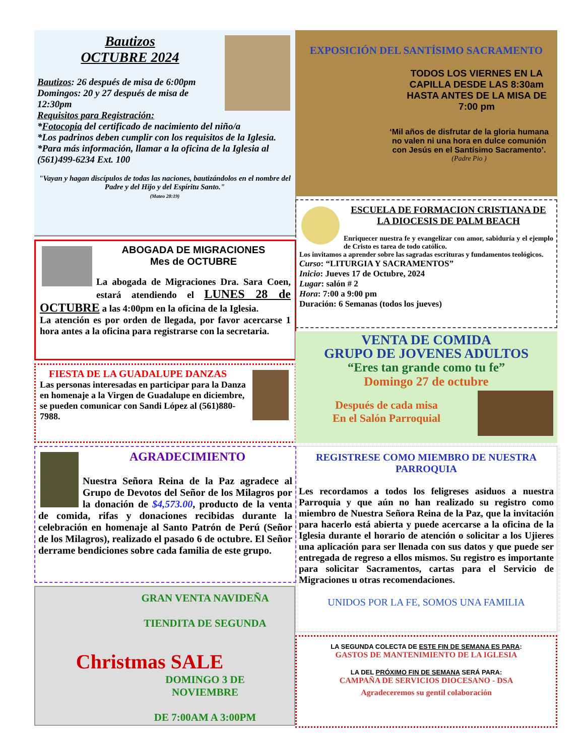Bautizos
OCTUBRE 2024
Bautizos: 26 después de misa de 6:00pm
Domingos: 20 y 27 después de misa de 12:30pm
Requisitos para Registración:
*Fotocopia del certificado de nacimiento del niño/a
*Los padrinos deben cumplir con los requisitos de la Iglesia.
*Para más información, llamar a la oficina de la Iglesia al (561)499-6234 Ext. 100
"Vayan y hagan discípulos de todas las naciones, bautizándolos en el nombre del Padre y del Hijo y del Espíritu Santo."
(Mateo 28:19)
ABOGADA DE MIGRACIONES
Mes de OCTUBRE
La abogada de Migraciones Dra. Sara Coen, estará atendiendo el LUNES 28 de OCTUBRE a las 4:00pm en la oficina de la Iglesia.
La atención es por orden de llegada, por favor acercarse 1 hora antes a la oficina para registrarse con la secretaria.
FIESTA DE LA GUADALUPE DANZAS
Las personas interesadas en participar para la Danza en homenaje a la Virgen de Guadalupe en diciembre, se pueden comunicar con Sandi López al (561)880-7988.
AGRADECIMIENTO
Nuestra Señora Reina de la Paz agradece al Grupo de Devotos del Señor de los Milagros por la donación de $4,573.00, producto de la venta de comida, rifas y donaciones recibidas durante la celebración en homenaje al Santo Patrón de Perú (Señor de los Milagros), realizado el pasado 6 de octubre. El Señor derrame bendiciones sobre cada familia de este grupo.
GRAN VENTA NAVIDEÑA
TIENDITA DE SEGUNDA
Christmas SALE
DOMINGO 3 DE NOVIEMBRE
DE 7:00AM A 3:00PM
EXPOSICIÓN DEL SANTÍSIMO SACRAMENTO
TODOS LOS VIERNES EN LA CAPILLA DESDE LAS 8:30am HASTA ANTES DE LA MISA DE 7:00 pm
‘Mil años de disfrutar de la gloria humana no valen ni una hora en dulce comunión con Jesús en el Santísimo Sacramento’.
(Padre Pio )
ESCUELA DE FORMACION CRISTIANA DE LA DIOCESIS DE PALM BEACH
Enriquecer nuestra fe y evangelizar con amor, sabiduría y el ejemplo de Cristo es tarea de todo católico.
Los invitamos a aprender sobre las sagradas escrituras y fundamentos teológicos.
Curso: “LITURGIA Y SACRAMENTOS”
Inicio: Jueves 17 de Octubre, 2024
Lugar: salón # 2
Hora: 7:00 a 9:00 pm
Duración: 6 Semanas (todos los jueves)
VENTA DE COMIDA
GRUPO DE JOVENES ADULTOS
“Eres tan grande como tu fe”
Domingo 27 de octubre
Después de cada misa
En el Salón Parroquial
REGISTRESE COMO MIEMBRO DE NUESTRA PARROQUIA
Les recordamos a todos los feligreses asiduos a nuestra Parroquia y que aún no han realizado su registro como miembro de Nuestra Señora Reina de la Paz, que la invitación para hacerlo está abierta y puede acercarse a la oficina de la Iglesia durante el horario de atención o solicitar a los Ujieres una aplicación para ser llenada con sus datos y que puede ser entregada de regreso a ellos mismos. Su registro es importante para solicitar Sacramentos, cartas para el Servicio de Migraciones u otras recomendaciones.
UNIDOS POR LA FE, SOMOS UNA FAMILIA
LA SEGUNDA COLECTA DE ESTE FIN DE SEMANA ES PARA:
GASTOS DE MANTENIMIENTO DE LA IGLESIA
LA DEL PRÓXIMO FIN DE SEMANA SERÁ PARA:
CAMPAÑA DE SERVICIOS DIOCESANO - DSA
Agradeceremos su gentil colaboración